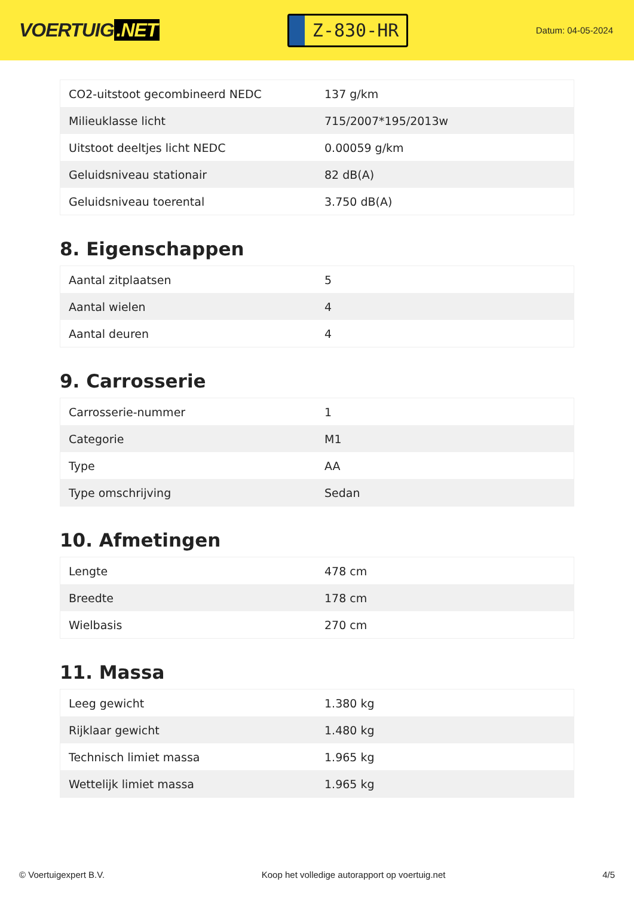VOERTUIG.NET
Z-830-HR
Datum: 04-05-2024
| CO2-uitstoot gecombineerd NEDC | 137 g/km |
| Milieuklasse licht | 715/2007*195/2013w |
| Uitstoot deeltjes licht NEDC | 0.00059 g/km |
| Geluidsniveau stationair | 82 dB(A) |
| Geluidsniveau toerental | 3.750 dB(A) |
8. Eigenschappen
| Aantal zitplaatsen | 5 |
| Aantal wielen | 4 |
| Aantal deuren | 4 |
9. Carrosserie
| Carrosserie-nummer | 1 |
| Categorie | M1 |
| Type | AA |
| Type omschrijving | Sedan |
10. Afmetingen
| Lengte | 478 cm |
| Breedte | 178 cm |
| Wielbasis | 270 cm |
11. Massa
| Leeg gewicht | 1.380 kg |
| Rijklaar gewicht | 1.480 kg |
| Technisch limiet massa | 1.965 kg |
| Wettelijk limiet massa | 1.965 kg |
© Voertuigexpert B.V. Koop het volledige autorapport op voertuig.net 4/5